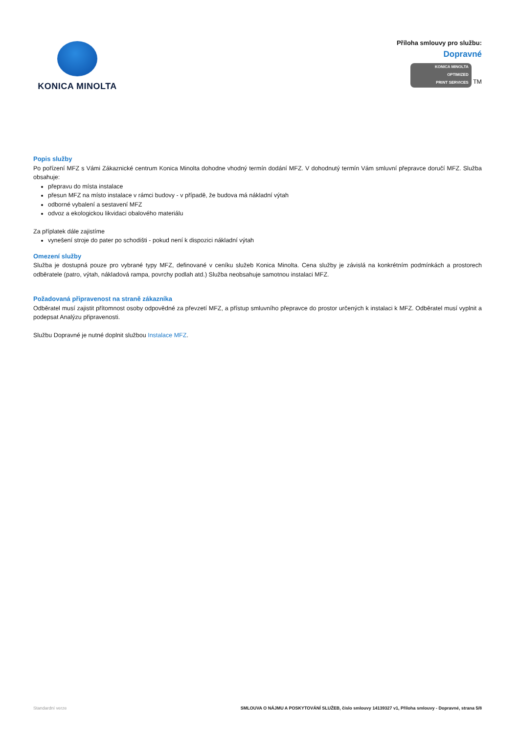KONICA MINOLTA
Příloha smlouvy pro službu:
Dopravné
KONICA MINOLTA
OPTIMIZED
PRINT SERVICES
TM
Popis služby
Po pořízení MFZ s Vámi Zákaznické centrum Konica Minolta dohodne vhodný termín dodání MFZ. V dohodnutý termín Vám smluvní přepravce doručí MFZ. Služba obsahuje:
přepravu do místa instalace
přesun MFZ na místo instalace v rámci budovy - v případě, že budova má nákladní výtah
odborné vybalení a sestavení MFZ
odvoz a ekologickou likvidaci obalového materiálu
Za příplatek dále zajistíme
vynešení stroje do pater po schodišti - pokud není k dispozici nákladní výtah
Omezení služby
Služba je dostupná pouze pro vybrané typy MFZ, definované v ceníku služeb Konica Minolta. Cena služby je závislá na konkrétním podmínkách a prostorech odběratele (patro, výtah, nákladová rampa, povrchy podlah atd.) Služba neobsahuje samotnou instalaci MFZ.
Požadovaná připravenost na straně zákazníka
Odběratel musí zajistit přítomnost osoby odpovědné za převzetí MFZ, a přístup smluvního přepravce do prostor určených k instalaci k MFZ. Odběratel musí vyplnit a podepsat Analýzu připravenosti.
Službu Dopravné je nutné doplnit službou Instalace MFZ.
Standardní verze SMLOUVA O NÁJMU A POSKYTOVÁNÍ SLUŽEB, číslo smlouvy 14139327 v1, Příloha smlouvy - Dopravné, strana 5/8